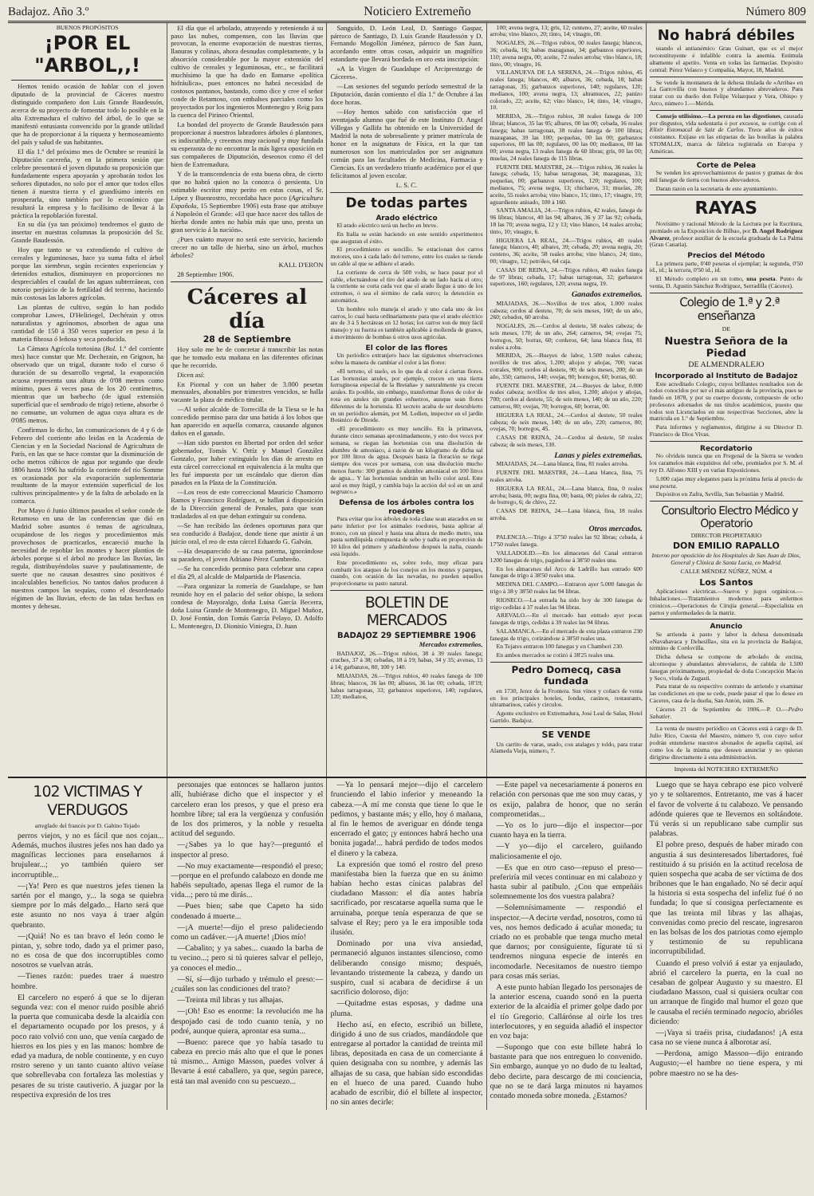Badajoz. Año 3.º Noticiero Extremeño Número 809
BUENOS PROPÓSITOS
¡POR EL "ARBOL,,!
Hemos tenido ocasión de hablar con el joven diputado de la provincial de Cáceres nuestro distinguido compañero don Luis Grande Baudessón, acerca de su proyecto de fomentar todo lo posible en la alta Extremadura el cultivo del árbol, de lo que se manifestó entusiasta convencido por la grande utilidad que ha de proporcionar á la riqueza y hermoseamiento del país y salud de sus habitantes.
El día 1.º del próximo mes de Octubre se reunirá la Diputación cacereña, y en la primera sesión que celebre presentará el joven diputado su proposición que fundadamente espera apoyarán y aprobarán todos los señores diputados, no solo por el amor que todos ellos tienen á nuestra tierra y el grandísimo interés en prosperarla, sino también por lo económico que resultará la empresa y lo facilísimo de llevar á la práctica la repoblación forestal.
En su día (ya tan próximo) tendremos el gusto de insertar en nuestras columnas la proposición del Sr. Grande Baudessón.
Hoy que tanto se va extendiendo el cultivo de cereales y leguminosas, hace ya suma falta el árbol porque las siembras, según recientes experiencias y detenidos estudios, disminuyen en proporciones no despreciables el caudal de las aguas subterráneas, con notorio perjuicio de la fertilidad del terreno, haciendo más costosas las labores agrícolas.
Las plantas de cultivo, según lo han podido comprobar Lawes, D'Heliriegel, Dechérain y otros naturalistas y agrónomos, absorben de agua una cantidad de 150 á 350 veces superior en peso á la materia fibrosa ó leñosa y seca producida.
La Cámara Agrícola tortosina (Bol. 1.º del corriente mes) hace constar que Mr. Decherain, en Grignon, ha observado que un trigal, durante todo el curso ó duración de su desarrollo vegetal, la evaporación acuosa representa una altura de 0'08 metros como mínimo, pues á veces pasa de los 20 centímetros, mientras que un barbecho (de igual extensión superficial que el sembrado de trigo) retiene, absorbe ó no consume, un volumen de agua cuya altura es de 0'085 metros.
Confirman lo dicho, las comunicaciones de 4 y 6 de Febrero del corriente año leidas en la Academia de Ciencias y en la Sociedad Nacional de Agricultura de París, en las que se hace constar que la disminución de ocho metros cúbicos de agua por segundo que desde 1806 hasta 1906 ha sufrido la corriente del río Somme es ocasionada por «la evaporación suplementaria resultante de la mayor extensión superficial de los cultivos principalmente» y de la falta de arbolado en la comarca.
Por Mayo ó Junio últimos pasados el señor conde de Retamoso en una de las conferencias que dió en Madrid sobre asuntos ó temas de agricultura, ocupándose de los riegos y procedimientos más provechosos de practicarlos, encareció mucho la necesidad de repoblar los montes y hacer plantíos de árboles porque si el árbol no produce las lluvias, las regula, distribuyéndolas suave y paulatinamente, de suerte que no causan desastres sino positivos é incalculables beneficios. No tantos daños producen á nuestros campos las sequías, como el desordenado régimen de las lluvias, efecto de las talas hechas en montes y dehesas.
El día que el arbolado, atrayendo y reteniendo á su paso las nubes, compensen, con las lluvias que provocan, la enorme evaporación de nuestras tierras, llanuras y colinas, ahora desnudas completamente, y la absorción considerable por la mayor extensión del cultivo de cereales y leguminosas, etc., se facilitará muchísimo la que ha dado en llamarse «política hidráulica», pues entonces no habrá necesidad de costosos pantanos, bastando, como dice y cree el señor conde de Retamoso, con embalses parciales como los proyectados por los ingenieros Montenegro y Reig para la cuenca del Pirineo Oriental.
La bondad del proyecto de Grande Baudessón para proporcionar á nuestros labradores árboles ó plantones, es indiscutible, y creemos muy racional y muy fundada su esperanza de no encontrar la más ligera oposición en sus compañeros de Diputación, deseosos como él del bien de Extremadura.
Y de la transcendencia de esta buena obra, de cierto que no habrá quien no la conozca ó presienta. Un estimable escritor muy perito en estas cosas, el Sr. López y Buenrostro, recordaba hace poco (Agricultura Española, 15 Septiembre 1906) esta frase que atribuye á Napoleón el Grande: «El que hace nacer dos tallos de hierba donde antes no había más que uno, presta un gran servicio á la nación».
¿Pues cuánto mayor no será este servicio, haciendo crecer no un tallo de hierba, sino un árbol, muchos árboles?
KALL D'ERON
28 Septiembre 1906.
Cáceres al día
28 de Septiembre
Hoy solo me he de concretar á transcribir las notas que he tomado esta mañana en las diferentes oficinas que he recorrido.
Dicen así:
En Piornal y con un haber de 3.000 pesetas mensuales, abonables por trimestres vencidos, se halla vacante la plaza de médico titular.
—Al señor alcalde de Torrecilla de la Tiesa se le ha concedido permiso para dar una batida á los lobos que han aparecido en aquella comarca, causando algunos daños en el ganado.
—Han sido puestos en libertad por orden del señor gobernador, Tomás V. Ortíz y Manuel González Gonzalo, por haber extinguido los días de arresto en esta cárcel correccional en equivalencia á la multa que les fué impuesta por un escándalo que dieron días pasados en la Plaza de la Constitución.
—Los reos de este correccional Mauricio Chamorro Ramos y Francisco Rodríguez, se hallan á disposición de la Dirección general de Penales, para que sean trasladados al en que deban extinguir su condena.
—Se han recibido las órdenes oportunas para que sea conducido á Badajoz, donde tiene que asistir á un juicio oral, el reo de esta cárcel Eduardo G. Galván.
—Ha desaparecido de su casa paterna, ignorándose su paradero, el joven Adriano Pérez Cumbreño.
—Se ha concedido permiso para celebrar una capea el día 29, al alcalde de Malpartida de Plasencia.
—Para organizar la romería de Guadalupe, se han reunido hoy en el palacio del señor obispo, la señora condesa de Mayoralgo, doña Luisa García Becerra, doña Luisa Grande de Montenegro, D. Miguel Muñoz, D. José Fontán, don Tomás García Pelayo, D. Adolfo L. Montenegro, D. Dionisio Viniegra, D. Juan
Sanguido, D. León Leal, D. Santiago Gaspar, párroco de Santiago, D. Luis Grande Baudessón y D. Fernando Mogollón Jiménez, párroco de San Juan, acordando entre otras cosas, adquirir un magnífico estandarte que llevará bordada en oro esta inscripción:
«A la Virgen de Guadalupe el Arciprestazgo de Cáceres».
—Las sesiones del segundo período semestral de la Diputación, darán comienzo el día 1.º de Octubre á las doce horas.
—Hoy hemos sabido con satisfacción que el aventajado alumno que fué de este Instituto D. Angel Villegas y Gallifa ha obtenido en la Universidad de Madrid la nota de sobresaliente y primer matrícula de honor en la asignatura de Física, en la que tan numerosos son los matriculados por ser asignatura común para las facultades de Medicina, Farmacia y Ciencias. Es un verdadero triunfo académico por el que felicitamos al joven escolar.
L. S. C.
De todas partes
Arado eléctrico
El arado eléctrico será un hecho en breve.
En Italia se están haciendo en este sentido experimentos que aseguran el éxito.
El procedimiento es sencillo. Se estacionan dos carros motores, uno á cada lado del terreno, entre los cuales se tiende un cable al que se adhiere el arado.
La corriente de cerca de 500 volts, se hace pasar por el cable, efectuándose el tiro del arado de un lado hacia el otro; la corriente se corta cada vez que el arado llegue á uno de los extremos, ó sea el término de cada surco; la detención es automática.
Un hombre solo maneja el arado y uno cada uno de los carros, lo cual basta ordinariamente para que el arado eléctrico are de 3 á 5 hectáreas en 12 horas; los carros son de muy fácil manejo y su fuerza es también aplicable á molienda de granos, á movimiento de bombas ú otros usos agrícolas.
El color de las flores
Un periódico extranjero hace las siguientes observaciones sobre la manera de cambiar el color á las flores:
«El terreno, el suelo, es lo que da al color á ciertas flores. Las hortensias azules, por ejemplo, crecen en una tierra ferruginosa especial de la Bretaña» y naturalmente ya crecen azules. Es posible, sin embargo, transformar flores de color de rosa en azules sin grandes esfuerzos, aunque sean flores diferentes de la hortensia. El secreto acaba de ser descubierto en un periódico alemán, por M. Ledien, inspector en el jardín Botánico de Dresde.
«El procedimiento es muy sencillo. En la primavera, durante cinco semanas aproximadamente, y esto dos veces por semana, se riegan las hortensias con una disolución de alumbre de amoníaco, á razón de un kilogramo de dicha sal por 100 litros de agua. Después hasta la floración se riega siempre dos veces por semana, con una disolución mucho menos fuerte: 300 gramos de alumbre amoniacal en 100 litros de agua... Y las hortensias tendrán un bello color azul. Este azul es muy frágil, y cambia bajo la acción del sol en un azul negruzco.»
Defensa de los árboles contra los roedores
Para evitar que los árboles de toda clase sean atacados en su parte inferior por los animales roedores, basta aplicar al tronco, con un pincel y hasta una altura de medio metro, una pasta semilíquida compuesta de sebo y nafta en proporción de 10 kilos del primero y añadiéndose después la nafta, cuando está líquido.
Este procedimiento es, sobre todo, muy eficaz para combatir los ataques de los conejos en los montes y parques, cuando, con ocasión de las nevadas, no pueden aquellos proporcionarse su pasto natural.
BOLETIN DE MERCADOS
BADAJOZ 29 SEPTIEMBRE 1906
Mercados extremeños.
BADAJOZ, 26.—Trigos rubios, 38 á 39 reales fanega; cruches, 37 á 38; cebadas, 18 á 19; habas, 34 y 35; avenas, 13 á 14; garbanzos, 80, 100 y 140.
MIAJADAS, 26.—Trigos rubios, 40 reales fanega de 100 libras; blancos, 36 las 00; albares, 36 las 00; cebada, 18'19; habas tarragonas, 33; garbanzos superiores, 140; regulares, 120; medianos,
100; avena negra, 13; gris, 12; centeno, 27; aceite, 60 reales arroba; vino blanco, 20; tinto, 14; vinagre, 00.
NOGALES, 26.—Trigos rubios, 00 reales fanega; blancos, 36; cebada, 16; habas mazaganas, 34; garbanzos superiores, 110; avena negra, 00; aceite, 72 reales arroba; vino blanco, 18; tinto, 00; vinagre, 16.
VILLANUEVA DE LA SERENA, 24.—Trigos rubios, 45 reales fanega; blancos, 40; albares, 36; cebada, 18; habas tarragonas, 35; garbanzos superiores, 140; regulares, 120; medianos, 100; avena negra, 13; altramuces, 22; panizo colorado, 22; aceite, 62; vino blanco, 14; tinto, 14; vinagre, 10.
MERIDA, 26.—Trigos rubios, 38 reales fanega de 100 libras; blancos, 35 las 95; albares, 00 las 00; cebada, 16 reales fanega; habas tarragonas, 38 reales fanega de 100 libras; mazaganas, 39 las 100; pequeñas, 00 las 00; garbanzos superiores, 00 las 00; regulares, 00 las 00; medianos, 00 las 00; avena negra, 13 reales fanega de 60 libras; gris, 00 las 00; muelas, 24 reales fanega de 115 libras.
FUENTE DEL MAESTRE, 24.—Trigos rubios, 36 reales la fanega; cebada, 15; habas tarragonas, 34; mazaganas, 33; pequeñas, 00; garbanzos superiores, 120; regulares, 100; medianos, 75; avena negra, 13; chícharos, 31; muelas, 28; aceite, 55 reales arroba; vino blanco, 15; tinto, 17; vinagre, 19; aguardiente anisado, 100 á 160.
SANTA AMALIA, 24.—Trigos rubios, 42 reales, fanega de 96 libras; blancos, 40 las 94; albares, 36 y 37 las 92; cebada, 18 las 70; avena negra, 12 y 13; vino blanco, 14 reales arroba; tinto, 10; vinagre, 6.
HIGUERA LA REAL, 24.—Trigos rubios, 40 reales fanega; blancos, 40; albares, 39; cebada, 20; avena negra, 20; centeno, 36; aceite, 58 reales arroba; vino blanco, 24; tinto, 00; vinagre, 12; petróleo, 64 caja.
CASAS DE REINA, 24.—Trigos rubios, 40 reales fanega de 97 libras; cebada, 17; habas tarragonas, 32; garbanzos superiores, 160; regulares, 120; avena negra, 19.
Ganados extremeños.
MIAJADAS, 26.—Novillos de tres años, 1.000 reales cabeza; cerdos al destete, 70; de seis meses, 160; de un año, 260; cebados, 60 arroba.
NOGALES, 26.—Cerdos al destete, 58 reales cabeza; de seis meses, 170; de un año, 264; carneros, 94; ovejas 75; borregos, 50; borras, 60; corderos, 64; lana blanca fina, 81 reales a.roba.
MERIDA, 26.—Bueyes de labor, 1.500 reales cabeza; novillos de tres años, 1.200; añojos y añojas, 700; vacas cotrales, 900; cerdos al destete, 90; de seis meses, 200; de un año, 350; carneros, 140; ovejas, 90; borregos, 60; borras, 60.
FUENTE DEL MAESTRE, 24.—Bueyes de labor, 0.000 reales cabeza; novillos de tres años, 1.200; añojos y añojas, 700; cerdos al destete, 55; de seis meses, 140; de un año, 220; carneros, 80; ovejas, 70; borregos, 60; borras, 00.
HIGUERA LA REAL, 24.—Cerdos al destete, 50 reales cabeza; de seis meses, 140; de un año, 220; carneros, 80; ovejas, 70; borregos, 45.
CASAS DE REINA, 24.—Cerdos al destete, 50 reales cabeza; de seis meses, 130.
Lanas y pieles extremeñas.
MIAJADAS, 24.—Lana blanca, fina, 81 reales arroba.
FUENTE DEL MAESTRE, 24.—Lana blanca, fina, 75 reales arroba.
HIGUERA LA REAL, 24.—Lana blanca, fina, 0 reales arroba; basta, 00; negra fina, 00; basta, 00; pieles de cabra, 22; de borrego, 6; de chivo, 22.
CASAS DE REINA, 24.—Lana blanca, fina, 18 reales arroba.
Otros mercados.
PALENCIA.—Trigo á 37'50 reales las 92 libras; cebada, á 17'50 reales fanega.
VALLADOLID.—En los almacenes del Canal entraron 1200 fanegas de trigo, pagándose á 38'50 reales una.
En los almacenes del Arco de Ladrillo han entrado 600 fanegas de trigo á 38'50 reales una.
MEDINA DEL CAMPO.—Entraron ayer 5.000 fanegas de trigo á 38 y 38'50 reales las 94 libras.
RIOSECO.—La entrada ha sido hoy de 300 fanegas de trigo cedidas á 37 reales las 94 libras.
AREVALO.—En el mercado han entrado ayer pocas fanegas de trigo, cedidas á 39 reales las 94 libras.
SALAMANCA.—En el mercado de esta plaza entraron 230 fanegas de trigo, cotizándose á 38'50 reales una.
En Tejares entraron 100 fanegas y en Chamberí 230.
En ambos mercados se cotizó á 38'25 reales una.
Pedro Domecq, casa fundada
en 1730, Jerez de la Frontera. Sus vinos y coñacs de venta en los principales hoteles, fondas, casinos, restaurants, ultramarinos, cafés y círculos.
Agente exclusivo en Extremadura, José Leal de Salas, Hotel Garrido. Badajoz.
SE VENDE
Un carrito de varas, usado, con atalages y toldo, para tratar Alameda Vieja, número, 7.
No habrá débiles
usando el antianémico Grau Guinart, que es el mejor reconstituyente é infalible contra la anemia. Estimula altamente el apetito. Venta en todas las farmacias. Depósito central: Pérez Velasco y Compañía, Mayor, 18, Madrid.
Se vende la montanera de la dehesa titulada de «Arriba» en La Garrovilla con buenos y abundantes abrevaderos. Para tratar con su dueño don Felipe Velazquez y Vera, Obispo y Arco, número 1.—Mérida.
Consejo utilísimo.—La pereza en las digestiones, causada por disgustos, vida sedentaria ó por excesos, se corrige con el Elixir Estomacal de Saiz de Carlos. Trece años de éxitos constantes. Exíjase en las etiquetas de las botellas la palabra STOMALIX, marca de fábrica registrada en Europa y Américas.
Corte de Pelea
Se venden los aprovechamientos de pastos y gramas de dos mil fanegas de tierra con buenos abrevaderos.
Daran razón en la secretaría de este ayuntamiento.
RAYAS
Novísimo y racional Método de la Lectura por la Escritura, premiado en la Exposición de Bilbao, por D. Angel Rodríguez Alvarez, profesor auxiliar de la escuela graduada de La Palma (Gran Canaria).
Precios del Método
La primera parte, 0'40 pesetas el ejemplar; la segunda, 0'50 íd., íd.; la tercera, 0'50 íd., íd.
El Método completo en un tomo, una peseta. Punto de venta, D. Agustín Sánchez Rodríguez, Serradilla (Cáceres).
Colegio de 1.ª y 2.ª enseñanza
DE
Nuestra Señora de la Piedad
DE ALMENDRALEJO
Incorporado al Instituto de Badajoz
Este acreditado Colegio, cuyos brillantes resultados son de todos conocidos por ser el más antiguo de la provincia, pues se fundó en 1878, y por su cuerpo docente, compuesto de ocho profesores adornados de sus títulos académicos, puesto que todos son Licenciados en sus respectivas Secciones, abre la matrícula en 1.º de Septiembre.
Para informes y reglamentos, dirigirse á su Director D. Francisco de Dios Vivas.
Recordatorio
No olvideis nunca que en Fregenal de la Sierra se venden los caramelos más exquisitos del orbe, premiados por S. M. el rey D. Alfonso XIII y en varias Exposiciones.
5.000 cajas muy elegantes para la próxima feria al precio de una peseta.
Depósitos en Zafra, Sevilla, San Sebastián y Madrid.
Consultorio Electro Médico y Operatorio
DIRECTOR PROPIETARIO
DON EMILIO RAPALLO
Interno por oposición de los Hospitales de San Juan de Dios, General y Clínica de Santa Lucía, en Madrid.
CALLE MÉNDEZ NÚÑEZ, NÚM. 4
Los Santos
Aplicaciones eléctricas.—Sueros y jugos orgánicos.—Inhalaciones.—Tratamientos modernos para enfermos crónicos.—Operaciones de Cirujía general.—Especialista en partos y enfermedades de la matriz.
Anuncio
Se arrienda á pasto y labor la dehesa denominada «Navahavaca y Dehesilla», sita en la provincia de Badajoz, término de Cordovilla.
Dicha dehesa se compone de arbolado de encina, alcornoque y abundantes abrevaderos, de cabida de 1.500 fanegas próximamente, propiedad de doña Concepción Macón y Seco, viuda de Zugasti.
Para tratar de su respectivo contrato de arriendo y examinar las condiciones en que se cede, puede pasar el que lo desee en Cáceres, casa de la dueña, San Antón, núm. 26.
Cáceres 21 de Septiembre de 1906.—P. O.—Pedro Sabatier.
La venta de nuestro periódico en Cáceres está á cargo de D. Julio Rico, Cuesta del Maestro, número 9, con cuyo señor podrán entenderse nuestros abonados de aquella capital, así como los de la misma que deseen anunciar y no quieran dirigirse directamente á esta administración.
Imprenta del NOTICIERO EXTREMEÑO
102 VICTIMAS Y VERDUGOS
arreglado del francés por D. Gabino Tejado
perros viejos, y no es fácil que nos cojan... Además, muchos ilustres jefes nos han dado ya magníficas lecciones para enseñarnos á brujulear...; yo también quiero ser incorruptible...
—¡Ya! Pero es que nuestros jefes tienen la sartén por el mango, y... la soga se quiebra siempre por lo más delgado... Harto será que este asunto no nos vaya á traer algún quebranto.
—¡Quiá! No es tan bravo el león como le pintan, y, sobre todo, dado ya el primer paso, no es cosa de que dos incorruptibles como nosotros se vuelvan atrás.
—Tienes razón: puedes traer á nuestro hombre.
El carcelero no esperó á que se lo dijeran segunda vez: con el menor ruido posible abrió la puerta que comunicaba desde la alcaidía con el departamento ocupado por los presos, y á poco rato volvió con uno, que venía cargado de hierros en los pies y en las manos: hombre de edad ya madura, de noble continente, y en cuyo rostro sereno y un tanto cuanto altivo veíase que sobrellevaba con fortaleza las molestias y pesares de su triste cautiverio. A juzgar por la respectiva expresión de los tres
personajes que entonces se hallaron juntos allí, hubiérase dicho que el inspector y el carcelero eran los presos, y que el preso era hombre libre; tal era la vergüenza y confusión de los dos primeros, y la noble y resuelta actitud del segundo.
—¿Sabes ya lo que hay?—preguntó el inspector al preso.
—No muy exactamente—respondió el preso;—porque en el profundo calabozo en donde me habéis sepultado, apenas llega el rumor de la vida...; pero tú me dirás...
—Pues bien; sabe que Capeto ha sido condenado á muerte...
—¡A muerte!—dijo el preso palideciendo como un cadáver.—¡A muerte! ¡Dios mío!
—Cabalito; y ya sabes... cuando la barba de tu vecino...; pero si tú quieres salvar el pellejo, ya conoces el medio...
—Sí, sí—dijo turbado y trémulo el preso:—¿cuáles son las condiciones del trato?
—Treinta mil libras y tus alhajas.
—¡Oh! Eso es enorme: la revolución me ha despojado casi de todo cuanto tenía, y no podré, aunque quiera, aprontar esa suma...
—Bueno: parece que yo había tasado tu cabeza en precio más alto que el que le pones tú mismo... Amigo Masson, puedes volver á llevarte á esté caballero, ya que, según parece, está tan mal avenido con su pescuezo...
—Ya lo pensará mejor—dijo el carcelero frunciendo el labio inferior y meneando la cabeza.—A mí me consta que tiene lo que le pedimos, y bastante más; y ello, hoy ó mañana, al fin le hemos de averiguar en dónde tenga encerrado el gato; ¡y entonces habrá hecho una bonita jugada!... habrá perdido de todos modos el dinero y la cabeza.
La expresión que tomó el rostro del preso manifestaba bien la fuerza que en su ánimo habían hecho estas cínicas palabras del ciudadano Masson: el día antes habría sacrificado, por rescatarse aquella suma que le arruinaba, porque tenía esperanza de que se salvase el Rey; pero ya le era imposible toda ilusión.
Dominado por una viva ansiedad, permaneció algunos instantes silencioso, como deliberando consigo mismo; después, levantando tristemente la cabeza, y dando un suspiro, cual si acabara de decidirse á un sacrificio doloroso, dijo:
—Quitadme estas esposas, y dadme una pluma.
Hecho así, en efecto, escribió un billete, dirigido á uno de sus criados, mandándole que entregarse al portador la cantidad de treinta mil libras, depositada en casa de un comerciante á quien designaba con su nombre, y además las alhajas de su casa, que habían sido escondidas en el hueco de una pared. Cuando hubo acabado de escribir, dió el billete al inspector, no sin antes decirle:
—Este papel va necesariamente á poneros en relación con personas que me son muy caras, y os exijo, palabra de honor, que no serán comprometidas...
—Yo os lo juro—dijo el inspector—por cuanto haya en la tierra.
—Y yo—dijo el carcelero, guiñando maliciosamente el ojo.
—Es que en otro caso—repuso el preso—preferiría mil veces continuar en mi calabozo y hasta subir al patíbulo. ¿Con que empeñáis solemnemente los dos vuestra palabra?
—Solemnísimamente — respondió el inspector.—A decirte verdad, nosotros, como tú ves, nos hemos dedicado á acuñar moneda; tu criado no es probable que tenga mucho metal que darnos; por consiguiente, fígurate tú si tendremos ninguna especie de interés en incomodarle. Necesitamos de nuestro tiempo para cosas más serias.
A este punto habían llegado los personajes de la anterior escena, cuando sonó en la puerta exterior de la alcaidía el primer golpe dado por el tío Gregorio. Callárónse al oirle los tres interlocutores, y en seguida añadió el inspector en voz baja:
—Supongo que con este billete habrá lo bastante para que nos entreguen lo convenido. Sin embargo, aunque yo no dudo de tu lealtad, debo decirte, para descargo de mi conciencia, que no se te dará larga minutos ni hayamos contado moneda sobre moneda. ¿Estamos?
Luego que se haya cebrapo ese pico volveré yo y te soltaremos. Entretanto, me vas á hacer el favor de volverte á tu calabozo. Ve pensando adónde quieres que te llevemos en soltándote. Tú verás si un republicano sabe cumplir sus palabras.
El pobre preso, después de haber mirado con angustia á sus desinteresados libertadores, fué restituido á su prisión en la actitud recelosa de quien sospecha que acaba de ser víctima de dos bribones que le han engañado. No sé decir aquí la historia si esta sospecha del infeliz fué ó no fundada; lo que sí consigna perfectamente es que las treinta mil libras y las alhajas, convenidas como precio del rescate, ingresaron en las bolsas de los dos patriotas como ejemplo y testimonio de su republicana incorruptibilidad.
Cuando el preso volvió á estar ya enjaulado, abrió el carcelero la puerta, en la cual no cesaban de golpear Augusto y su maestro. El ciudadano Masson, cual si quisiera ocultar con un arranque de fingido mal humor el gozo que le causaba el recién terminado negocio, abrióles diciendo:
—¡Vaya si traéis prisa, ciudadanos! ¡A esta casa no se viene nunca á alborotar así.
—Perdona, amigo Masson—dijo entrando Augusto;—el hambre no tiene espera, y mi pobre maestro no se ha des-